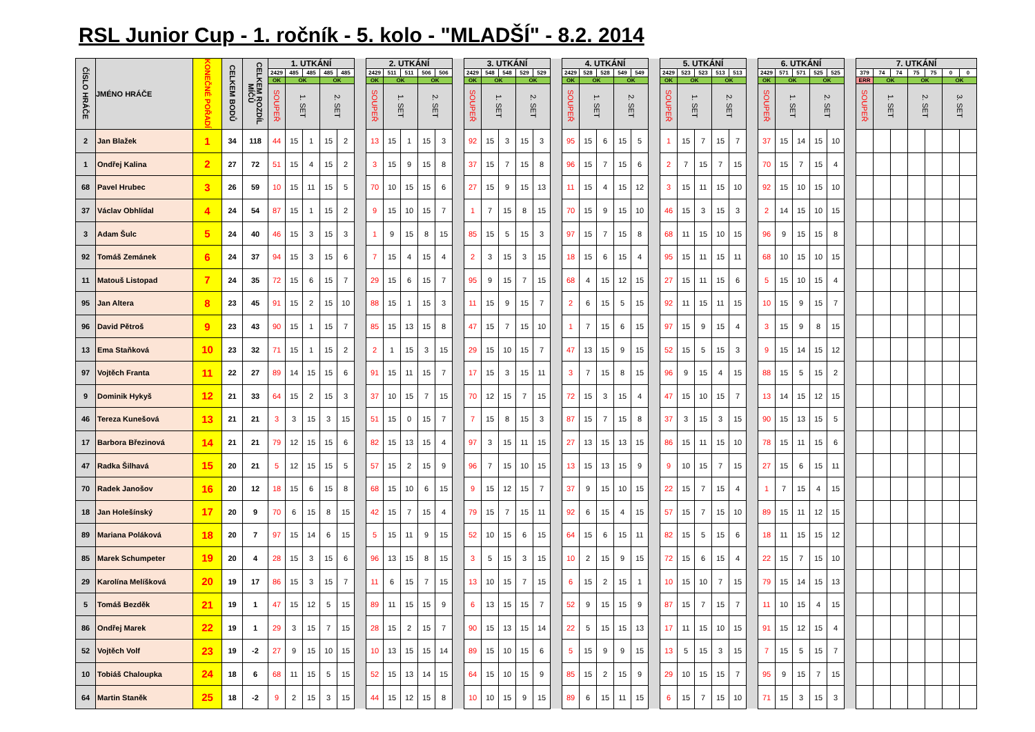RSL Junior Cup - 1. ročník - 5. kolo - "MLADŠÍ" - 8.2. 2014
| ČÍSLO HRÁČE | JMÉNO HRÁČE | KONEČNÉ POŘADÍ | CELKEM BODŮ | CELKEM ROZDÍL MÍČŮ | 1. UTKÁNÍ | | | | | | 2. UTKÁNÍ | | | | | | 3. UTKÁNÍ | | | | | | 4. UTKÁNÍ | | | | | | 5. UTKÁNÍ | | | | | | 6. UTKÁNÍ | | | | | | 7. UTKÁNÍ | | | | | | |
| --- | --- | --- | --- | --- | --- | --- | --- | --- | --- | --- | --- | --- | --- | --- | --- | --- | --- | --- | --- | --- | --- | --- | --- | --- | --- | --- | --- | --- | --- | --- | --- | --- | --- | --- | --- | --- | --- | --- | --- | --- | --- | --- | --- | --- | --- | --- | --- |
| | | | | | 2429 | 485 | 485 | 485 | 485 | | 2429 | 511 | 511 | 506 | 506 | | 2429 | 548 | 548 | 529 | 529 | | 2429 | 528 | 528 | 549 | 549 | | 2429 | 523 | 523 | 513 | 513 | | 2429 | 571 | 571 | 525 | 525 | | 379 | 74 | 74 | 75 | 75 | 0 | 0 |
| | | | | | OK | OK | | OK | | | OK | OK | | OK | | | OK | OK | | OK | | | OK | OK | | OK | | | OK | OK | | OK | | | OK | OK | | OK | | | ERR | OK | | OK | | OK | |
| | | | | | SOUPEŘ | 1. SET | | 2. SET | | | SOUPEŘ | 1. SET | | 2. SET | | | SOUPEŘ | 1. SET | | 2. SET | | | SOUPEŘ | 1. SET | | 2. SET | | | SOUPEŘ | 1. SET | | 2. SET | | | SOUPEŘ | 1. SET | | 2. SET | | | SOUPEŘ | 1. SET | | 2. SET | | 3. SET | |
| 2 | Jan Blažek | 1 | 34 | 118 | 44 | 15 | 1 | 15 | 2 | | 13 | 15 | 1 | 15 | 3 | | 92 | 15 | 3 | 15 | 3 | | 95 | 15 | 6 | 15 | 5 | | 1 | 15 | 7 | 15 | 7 | | 37 | 15 | 14 | 15 | 10 | | | | | | | | |
| 1 | Ondřej Kalina | 2 | 27 | 72 | 51 | 15 | 4 | 15 | 2 | | 3 | 15 | 9 | 15 | 8 | | 37 | 15 | 7 | 15 | 8 | | 96 | 15 | 7 | 15 | 6 | | 2 | 7 | 15 | 7 | 15 | | 70 | 15 | 7 | 15 | 4 | | | | | | | | |
| 68 | Pavel Hrubec | 3 | 26 | 59 | 10 | 15 | 11 | 15 | 5 | | 70 | 10 | 15 | 15 | 6 | | 27 | 15 | 9 | 15 | 13 | | 11 | 15 | 4 | 15 | 12 | | 3 | 15 | 11 | 15 | 10 | | 92 | 15 | 10 | 15 | 10 | | | | | | | | |
| 37 | Václav Obhlídal | 4 | 24 | 54 | 87 | 15 | 1 | 15 | 2 | | 9 | 15 | 10 | 15 | 7 | | 1 | 7 | 15 | 8 | 15 | | 70 | 15 | 9 | 15 | 10 | | 46 | 15 | 3 | 15 | 3 | | 2 | 14 | 15 | 10 | 15 | | | | | | | | |
| 3 | Adam Šulc | 5 | 24 | 40 | 46 | 15 | 3 | 15 | 3 | | 1 | 9 | 15 | 8 | 15 | | 85 | 15 | 5 | 15 | 3 | | 97 | 15 | 7 | 15 | 8 | | 68 | 11 | 15 | 10 | 15 | | 96 | 9 | 15 | 15 | 8 | | | | | | | | |
| 92 | Tomáš Zemánek | 6 | 24 | 37 | 94 | 15 | 3 | 15 | 6 | | 7 | 15 | 4 | 15 | 4 | | 2 | 3 | 15 | 3 | 15 | | 18 | 15 | 6 | 15 | 4 | | 95 | 15 | 11 | 15 | 11 | | 68 | 10 | 15 | 10 | 15 | | | | | | | | |
| 11 | Matouš Listopad | 7 | 24 | 35 | 72 | 15 | 6 | 15 | 7 | | 29 | 15 | 6 | 15 | 7 | | 95 | 9 | 15 | 7 | 15 | | 68 | 4 | 15 | 12 | 15 | | 27 | 15 | 11 | 15 | 6 | | 5 | 15 | 10 | 15 | 4 | | | | | | | | |
| 95 | Jan Altera | 8 | 23 | 45 | 91 | 15 | 2 | 15 | 10 | | 88 | 15 | 1 | 15 | 3 | | 11 | 15 | 9 | 15 | 7 | | 2 | 6 | 15 | 5 | 15 | | 92 | 11 | 15 | 11 | 15 | | 10 | 15 | 9 | 15 | 7 | | | | | | | | |
| 96 | David Pětroš | 9 | 23 | 43 | 90 | 15 | 1 | 15 | 7 | | 85 | 15 | 13 | 15 | 8 | | 47 | 15 | 7 | 15 | 10 | | 1 | 7 | 15 | 6 | 15 | | 97 | 15 | 9 | 15 | 4 | | 3 | 15 | 9 | 8 | 15 | | | | | | | | |
| 13 | Ema Staňková | 10 | 23 | 32 | 71 | 15 | 1 | 15 | 2 | | 2 | 1 | 15 | 3 | 15 | | 29 | 15 | 10 | 15 | 7 | | 47 | 13 | 15 | 9 | 15 | | 52 | 15 | 5 | 15 | 3 | | 9 | 15 | 14 | 15 | 12 | | | | | | | | |
| 97 | Vojtěch Franta | 11 | 22 | 27 | 89 | 14 | 15 | 15 | 6 | | 91 | 15 | 11 | 15 | 7 | | 17 | 15 | 3 | 15 | 11 | | 3 | 7 | 15 | 8 | 15 | | 96 | 9 | 15 | 4 | 15 | | 88 | 15 | 5 | 15 | 2 | | | | | | | | |
| 9 | Dominik Hykyš | 12 | 21 | 33 | 64 | 15 | 2 | 15 | 3 | | 37 | 10 | 15 | 7 | 15 | | 70 | 12 | 15 | 7 | 15 | | 72 | 15 | 3 | 15 | 4 | | 47 | 15 | 10 | 15 | 7 | | 13 | 14 | 15 | 12 | 15 | | | | | | | | |
| 46 | Tereza Kunešová | 13 | 21 | 21 | 3 | 3 | 15 | 3 | 15 | | 51 | 15 | 0 | 15 | 7 | | 7 | 15 | 8 | 15 | 3 | | 87 | 15 | 7 | 15 | 8 | | 37 | 3 | 15 | 3 | 15 | | 90 | 15 | 13 | 15 | 5 | | | | | | | | |
| 17 | Barbora Březinová | 14 | 21 | 21 | 79 | 12 | 15 | 15 | 6 | | 82 | 15 | 13 | 15 | 4 | | 97 | 3 | 15 | 11 | 15 | | 27 | 13 | 15 | 13 | 15 | | 86 | 15 | 11 | 15 | 10 | | 78 | 15 | 11 | 15 | 6 | | | | | | | | |
| 47 | Radka Šilhavá | 15 | 20 | 21 | 5 | 12 | 15 | 15 | 5 | | 57 | 15 | 2 | 15 | 9 | | 96 | 7 | 15 | 10 | 15 | | 13 | 15 | 13 | 15 | 9 | | 9 | 10 | 15 | 7 | 15 | | 27 | 15 | 6 | 15 | 11 | | | | | | | | |
| 70 | Radek Janošov | 16 | 20 | 12 | 18 | 15 | 6 | 15 | 8 | | 68 | 15 | 10 | 6 | 15 | | 9 | 15 | 12 | 15 | 7 | | 37 | 9 | 15 | 10 | 15 | | 22 | 15 | 7 | 15 | 4 | | 1 | 7 | 15 | 4 | 15 | | | | | | | | |
| 18 | Jan Holešínský | 17 | 20 | 9 | 70 | 6 | 15 | 8 | 15 | | 42 | 15 | 7 | 15 | 4 | | 79 | 15 | 7 | 15 | 11 | | 92 | 6 | 15 | 4 | 15 | | 57 | 15 | 7 | 15 | 10 | | 89 | 15 | 11 | 12 | 15 | | | | | | | | |
| 89 | Mariana Poláková | 18 | 20 | 7 | 97 | 15 | 14 | 6 | 15 | | 5 | 15 | 11 | 9 | 15 | | 52 | 10 | 15 | 6 | 15 | | 64 | 15 | 6 | 15 | 11 | | 82 | 15 | 5 | 15 | 6 | | 18 | 11 | 15 | 15 | 12 | | | | | | | | |
| 85 | Marek Schumpeter | 19 | 20 | 4 | 28 | 15 | 3 | 15 | 6 | | 96 | 13 | 15 | 8 | 15 | | 3 | 5 | 15 | 3 | 15 | | 10 | 2 | 15 | 9 | 15 | | 72 | 15 | 6 | 15 | 4 | | 22 | 15 | 7 | 15 | 10 | | | | | | | | |
| 29 | Karolína Melíšková | 20 | 19 | 17 | 86 | 15 | 3 | 15 | 7 | | 11 | 6 | 15 | 7 | 15 | | 13 | 10 | 15 | 7 | 15 | | 6 | 15 | 2 | 15 | 1 | | 10 | 15 | 10 | 7 | 15 | | 79 | 15 | 14 | 15 | 13 | | | | | | | | |
| 5 | Tomáš Bezděk | 21 | 19 | 1 | 47 | 15 | 12 | 5 | 15 | | 89 | 11 | 15 | 15 | 9 | | 6 | 13 | 15 | 15 | 7 | | 52 | 9 | 15 | 15 | 9 | | 87 | 15 | 7 | 15 | 7 | | 11 | 10 | 15 | 4 | 15 | | | | | | | | |
| 86 | Ondřej Marek | 22 | 19 | 1 | 29 | 3 | 15 | 7 | 15 | | 28 | 15 | 2 | 15 | 7 | | 90 | 15 | 13 | 15 | 14 | | 22 | 5 | 15 | 15 | 13 | | 17 | 11 | 15 | 10 | 15 | | 91 | 15 | 12 | 15 | 4 | | | | | | | | |
| 52 | Vojtěch Volf | 23 | 19 | -2 | 27 | 9 | 15 | 10 | 15 | | 10 | 13 | 15 | 15 | 14 | | 89 | 15 | 10 | 15 | 6 | | 5 | 15 | 9 | 9 | 15 | | 13 | 5 | 15 | 3 | 15 | | 7 | 15 | 5 | 15 | 7 | | | | | | | | |
| 10 | Tobiáš Chaloupka | 24 | 18 | 6 | 68 | 11 | 15 | 5 | 15 | | 52 | 15 | 13 | 14 | 15 | | 64 | 15 | 10 | 15 | 9 | | 85 | 15 | 2 | 15 | 9 | | 29 | 10 | 15 | 15 | 7 | | 95 | 9 | 15 | 7 | 15 | | | | | | | | |
| 64 | Martin Staněk | 25 | 18 | -2 | 9 | 2 | 15 | 3 | 15 | | 44 | 15 | 12 | 15 | 8 | | 10 | 10 | 15 | 9 | 15 | | 89 | 6 | 15 | 11 | 15 | | 6 | 15 | 7 | 15 | 10 | | 71 | 15 | 3 | 15 | 3 | | | | | | | | |